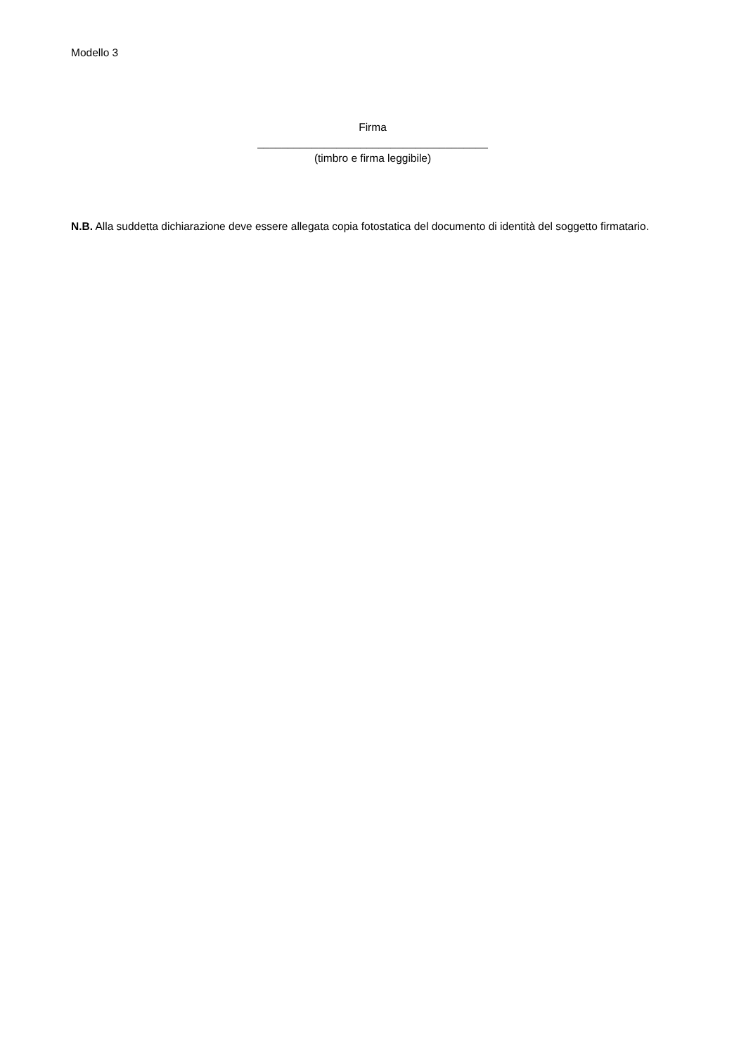Modello 3
Firma
______________________________________
(timbro e firma leggibile)
N.B. Alla suddetta dichiarazione deve essere allegata copia fotostatica del documento di identità del soggetto firmatario.